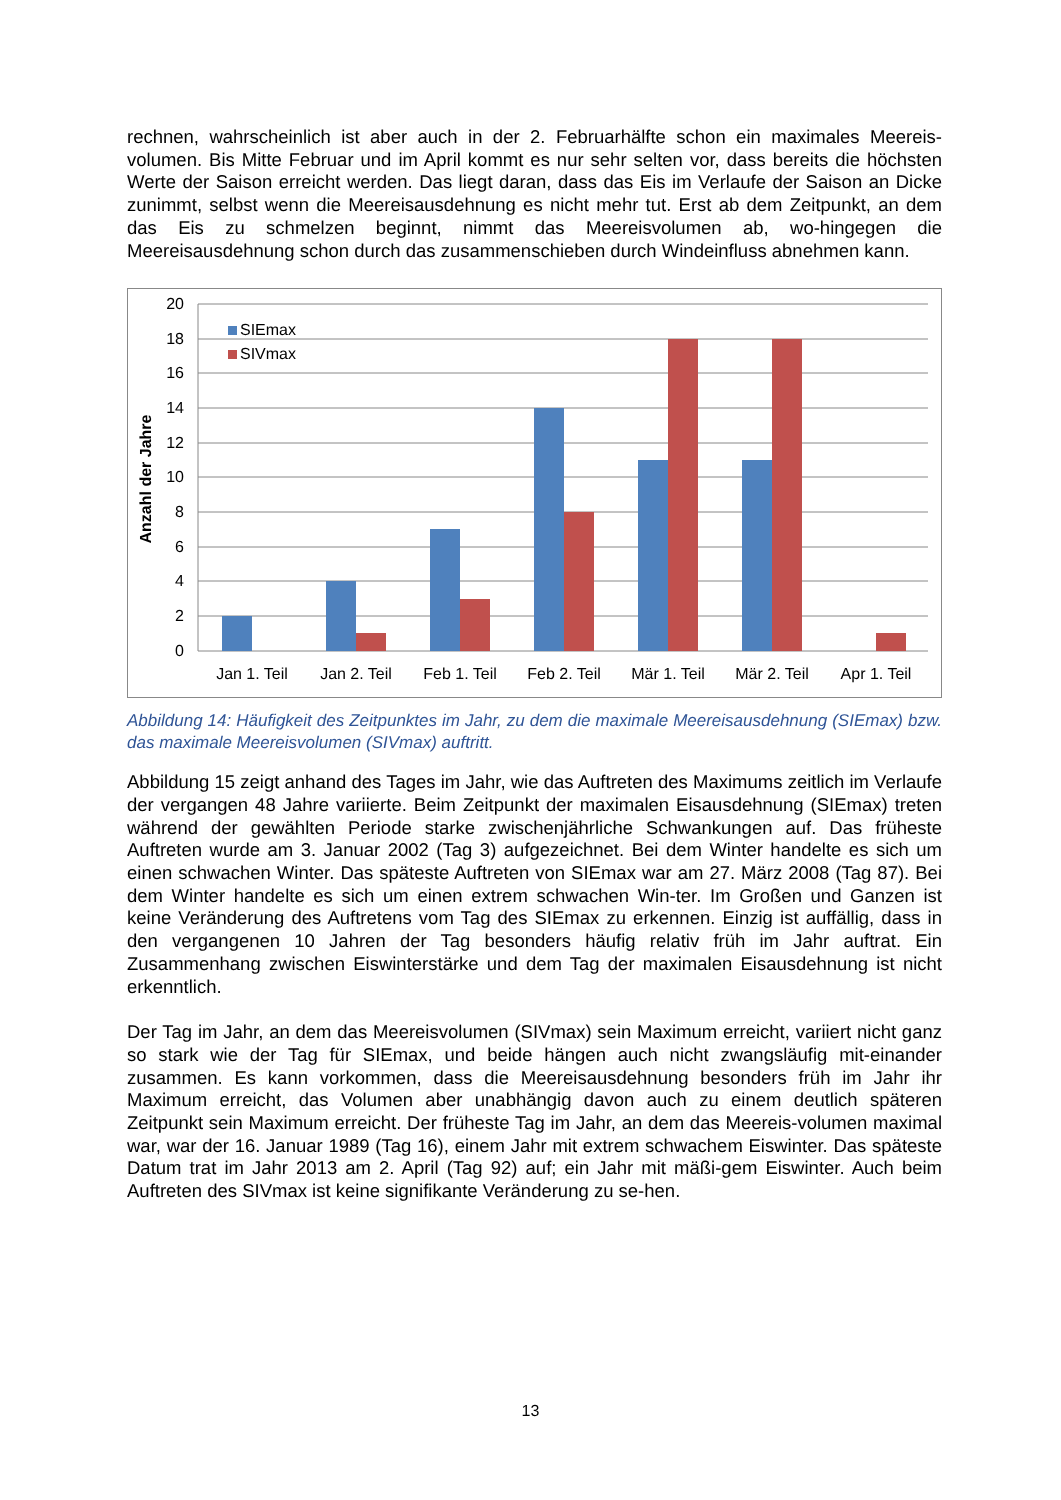rechnen, wahrscheinlich ist aber auch in der 2. Februarhälfte schon ein maximales Meereis-volumen. Bis Mitte Februar und im April kommt es nur sehr selten vor, dass bereits die höchsten Werte der Saison erreicht werden. Das liegt daran, dass das Eis im Verlaufe der Saison an Dicke zunimmt, selbst wenn die Meereisausdehnung es nicht mehr tut. Erst ab dem Zeitpunkt, an dem das Eis zu schmelzen beginnt, nimmt das Meereisvolumen ab, wo-hingegen die Meereisausdehnung schon durch das zusammenschieben durch Windeinfluss abnehmen kann.
20
18
16
14
12
10
8
6
4
2
0
Anzahl der Jahre
SIEmax
SIVmax
Jan 1. Teil
Jan 2. Teil
Feb 1. Teil
Feb 2. Teil
Mär 1. Teil
Mär 2. Teil
Apr 1. Teil
Abbildung 14: Häufigkeit des Zeitpunktes im Jahr, zu dem die maximale Meereisausdehnung (SIEmax) bzw. das maximale Meereisvolumen (SIVmax) auftritt.
Abbildung 15 zeigt anhand des Tages im Jahr, wie das Auftreten des Maximums zeitlich im Verlaufe der vergangen 48 Jahre variierte. Beim Zeitpunkt der maximalen Eisausdehnung (SIEmax) treten während der gewählten Periode starke zwischenjährliche Schwankungen auf. Das früheste Auftreten wurde am 3. Januar 2002 (Tag 3) aufgezeichnet. Bei dem Winter handelte es sich um einen schwachen Winter. Das späteste Auftreten von SIEmax war am 27. März 2008 (Tag 87). Bei dem Winter handelte es sich um einen extrem schwachen Win-ter. Im Großen und Ganzen ist keine Veränderung des Auftretens vom Tag des SIEmax zu erkennen. Einzig ist auffällig, dass in den vergangenen 10 Jahren der Tag besonders häufig relativ früh im Jahr auftrat. Ein Zusammenhang zwischen Eiswinterstärke und dem Tag der maximalen Eisausdehnung ist nicht erkenntlich.
Der Tag im Jahr, an dem das Meereisvolumen (SIVmax) sein Maximum erreicht, variiert nicht ganz so stark wie der Tag für SIEmax, und beide hängen auch nicht zwangsläufig mit-einander zusammen. Es kann vorkommen, dass die Meereisausdehnung besonders früh im Jahr ihr Maximum erreicht, das Volumen aber unabhängig davon auch zu einem deutlich späteren Zeitpunkt sein Maximum erreicht. Der früheste Tag im Jahr, an dem das Meereis-volumen maximal war, war der 16. Januar 1989 (Tag 16), einem Jahr mit extrem schwachem Eiswinter. Das späteste Datum trat im Jahr 2013 am 2. April (Tag 92) auf; ein Jahr mit mäßi-gem Eiswinter. Auch beim Auftreten des SIVmax ist keine signifikante Veränderung zu se-hen.
13